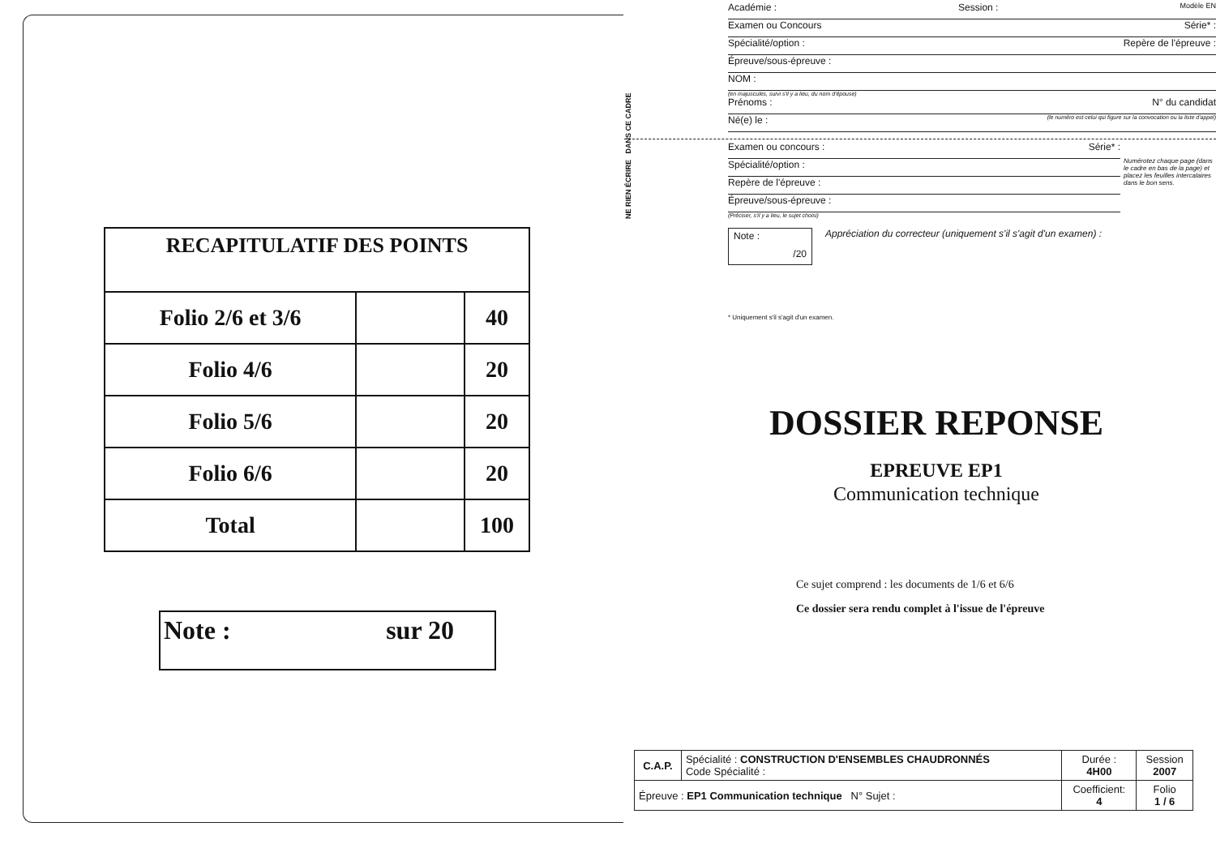| RECAPITULATIF DES POINTS | | |
| --- | --- | --- |
| Folio 2/6 et 3/6 | | 40 |
| Folio 4/6 | | 20 |
| Folio 5/6 | | 20 |
| Folio 6/6 | | 20 |
| Total | | 100 |
Note : sur 20
NE RIEN ÉCRIRE DANS CE CADRE
Académie : Session : Modèle EN
Examen ou Concours Série* :
Spécialité/option : Repère de l'épreuve :
Épreuve/sous-épreuve :
NOM :
(en majuscules, suivi s'il y a lieu, du nom d'épouse)
Prénoms : N° du candidat
Né(e) le : (le numéro est celui qui figure sur la convocation ou la liste d'appel)
Examen ou concours : Série* :
Spécialité/option :
Repère de l'épreuve :
Épreuve/sous-épreuve :
(Préciser, s'il y a lieu, le sujet choisi)
Numérotez chaque page (dans le cadre en bas de la page) et placez les feuilles intercalaires dans le bon sens.
Note : /20
Appréciation du correcteur (uniquement s'il s'agit d'un examen) :
* Uniquement s'il s'agit d'un examen.
DOSSIER REPONSE
EPREUVE EP1
Communication technique
Ce sujet comprend : les documents de 1/6 et 6/6
Ce dossier sera rendu complet à l'issue de l'épreuve
| C.A.P. | Spécialité : CONSTRUCTION D'ENSEMBLES CHAUDRONNÉS Code Spécialité : | Durée : 4H00 | Session 2007 |
| Épreuve : EP1 Communication technique N° Sujet : | | Coefficient: 4 | Folio 1 / 6 |